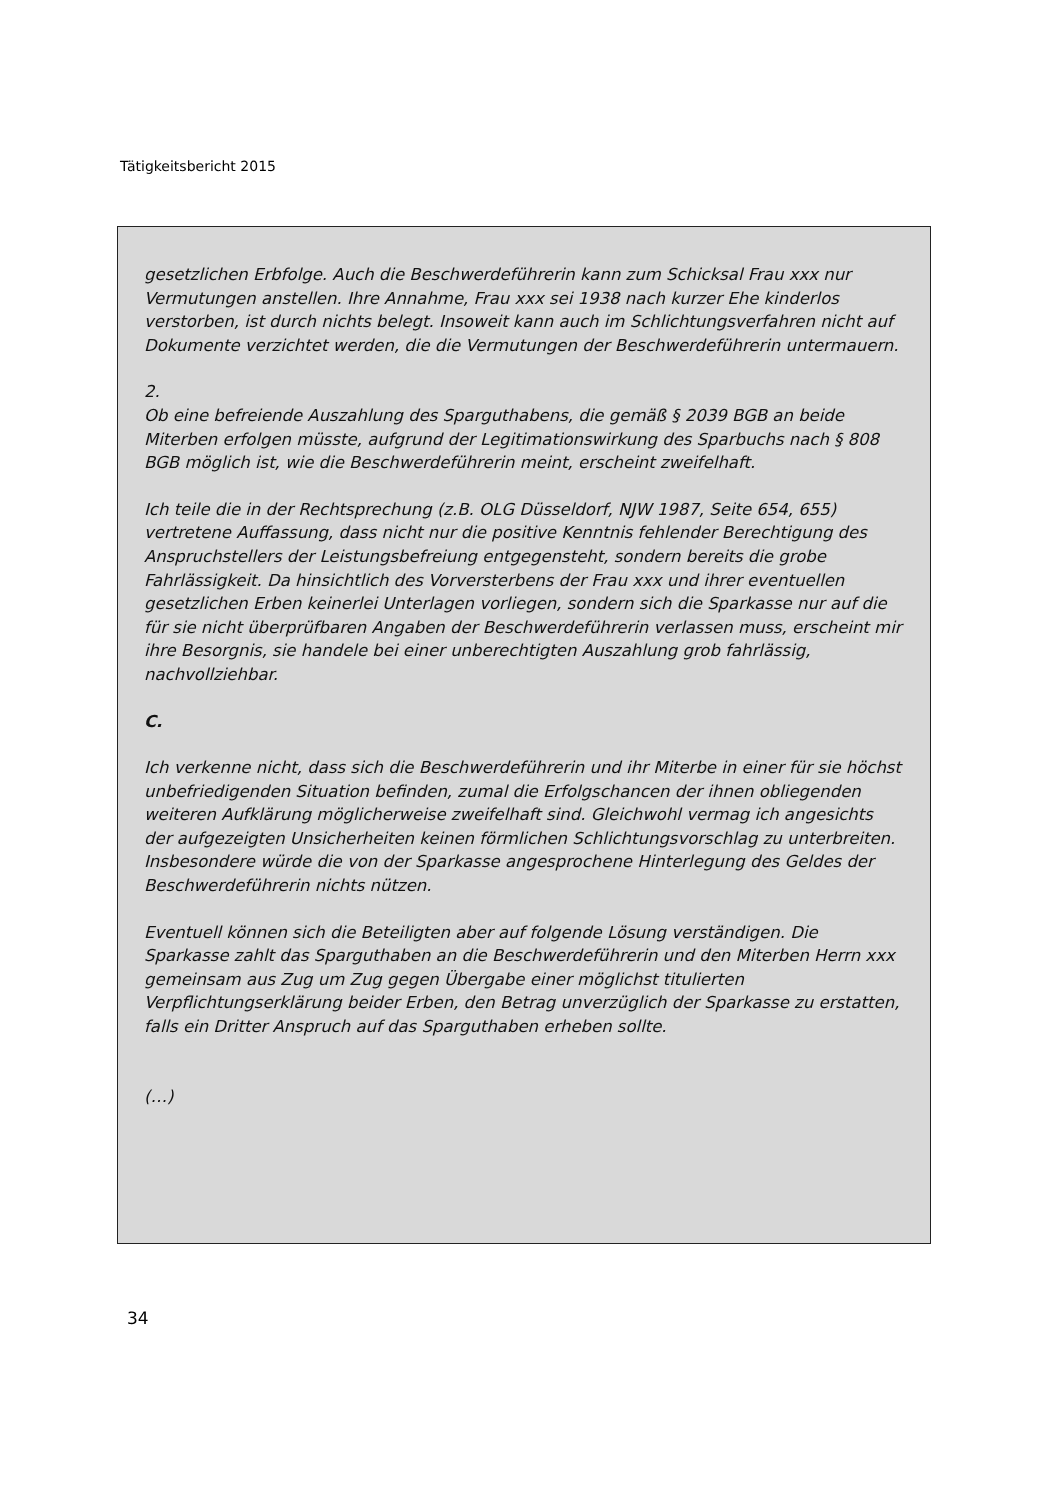Tätigkeitsbericht 2015
gesetzlichen Erbfolge. Auch die Beschwerdeführerin kann zum Schicksal Frau xxx nur Vermutungen anstellen. Ihre Annahme, Frau xxx sei 1938 nach kurzer Ehe kinderlos verstorben, ist durch nichts belegt. Insoweit kann auch im Schlichtungsverfahren nicht auf Dokumente verzichtet werden, die die Vermutungen der Beschwerdeführerin untermauern.
2.
Ob eine befreiende Auszahlung des Sparguthabens, die gemäß § 2039 BGB an beide Miterben erfolgen müsste, aufgrund der Legitimationswirkung des Sparbuchs nach § 808 BGB möglich ist, wie die Beschwerdeführerin meint, erscheint zweifelhaft.
Ich teile die in der Rechtsprechung (z.B. OLG Düsseldorf, NJW 1987, Seite 654, 655) vertretene Auffassung, dass nicht nur die positive Kenntnis fehlender Berechtigung des Anspruchstellers der Leistungsbefreiung entgegensteht, sondern bereits die grobe Fahrlässigkeit. Da hinsichtlich des Vorversterbens der Frau xxx und ihrer eventuellen gesetzlichen Erben keinerlei Unterlagen vorliegen, sondern sich die Sparkasse nur auf die für sie nicht überprüfbaren Angaben der Beschwerdeführerin verlassen muss, erscheint mir ihre Besorgnis, sie handele bei einer unberechtigten Auszahlung grob fahrlässig, nachvollziehbar.
C.
Ich verkenne nicht, dass sich die Beschwerdeführerin und ihr Miterbe in einer für sie höchst unbefriedigenden Situation befinden, zumal die Erfolgschancen der ihnen obliegenden weiteren Aufklärung möglicherweise zweifelhaft sind. Gleichwohl vermag ich angesichts der aufgezeigten Unsicherheiten keinen förmlichen Schlichtungsvorschlag zu unterbreiten. Insbesondere würde die von der Sparkasse angesprochene Hinterlegung des Geldes der Beschwerdeführerin nichts nützen.
Eventuell können sich die Beteiligten aber auf folgende Lösung verständigen. Die Sparkasse zahlt das Sparguthaben an die Beschwerdeführerin und den Miterben Herrn xxx gemeinsam aus Zug um Zug gegen Übergabe einer möglichst titulierten Verpflichtungserklärung beider Erben, den Betrag unverzüglich der Sparkasse zu erstatten, falls ein Dritter Anspruch auf das Sparguthaben erheben sollte.
(…)
34